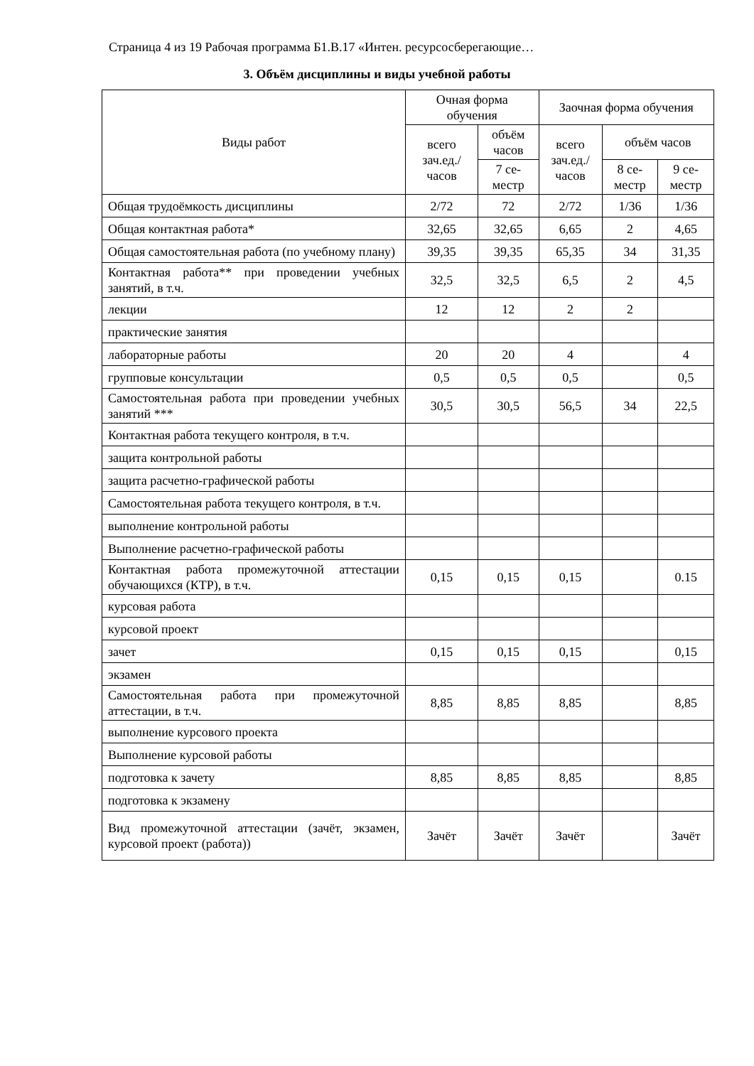Страница 4 из 19 Рабочая программа Б1.В.17 «Интен. ресурсосберегающие…
3. Объём дисциплины и виды учебной работы
| Виды работ | Очная форма обучения | | Заочная форма обучения | | |
| --- | --- | --- | --- | --- | --- |
| | всего зач.ед./ часов | объём часов | всего зач.ед./ часов | объём часов | |
| | | 7 се-местр | | 8 се-местр | 9 се-местр |
| Общая трудоёмкость дисциплины | 2/72 | 72 | 2/72 | 1/36 | 1/36 |
| Общая контактная работа* | 32,65 | 32,65 | 6,65 | 2 | 4,65 |
| Общая самостоятельная работа (по учебному плану) | 39,35 | 39,35 | 65,35 | 34 | 31,35 |
| Контактная работа** при проведении учебных занятий, в т.ч. | 32,5 | 32,5 | 6,5 | 2 | 4,5 |
| лекции | 12 | 12 | 2 | 2 | |
| практические занятия | | | | | |
| лабораторные работы | 20 | 20 | 4 | | 4 |
| групповые консультации | 0,5 | 0,5 | 0,5 | | 0,5 |
| Самостоятельная работа при проведении учебных занятий *** | 30,5 | 30,5 | 56,5 | 34 | 22,5 |
| Контактная работа текущего контроля, в т.ч. | | | | | |
| защита контрольной работы | | | | | |
| защита расчетно-графической работы | | | | | |
| Самостоятельная работа текущего контроля, в т.ч. | | | | | |
| выполнение контрольной работы | | | | | |
| Выполнение расчетно-графической работы | | | | | |
| Контактная работа промежуточной аттестации обучающихся (КТР), в т.ч. | 0,15 | 0,15 | 0,15 | | 0.15 |
| курсовая работа | | | | | |
| курсовой проект | | | | | |
| зачет | 0,15 | 0,15 | 0,15 | | 0,15 |
| экзамен | | | | | |
| Самостоятельная работа при промежуточной аттестации, в т.ч. | 8,85 | 8,85 | 8,85 | | 8,85 |
| выполнение курсового проекта | | | | | |
| Выполнение курсовой работы | | | | | |
| подготовка к зачету | 8,85 | 8,85 | 8,85 | | 8,85 |
| подготовка к экзамену | | | | | |
| Вид промежуточной аттестации (зачёт, экзамен, курсовой проект (работа)) | Зачёт | Зачёт | Зачёт | | Зачёт |